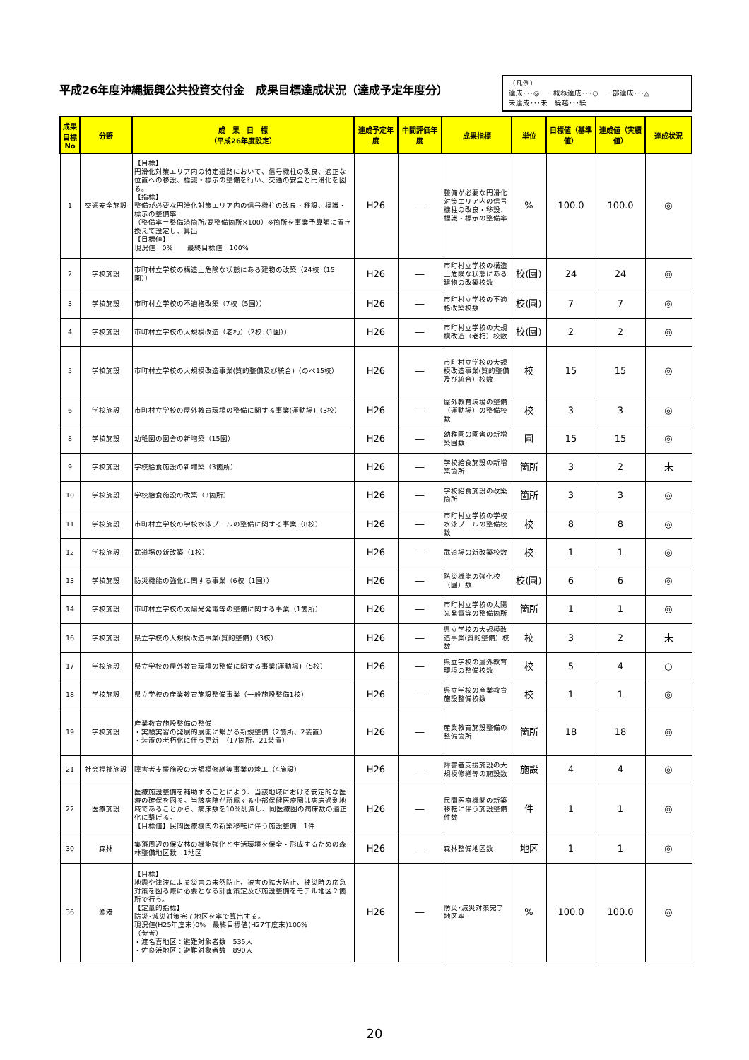平成26年度沖縄振興公共投資交付金　成果目標達成状況（達成予定年度分）
（凡例）
達成･･･◎　　概ね達成･･･○　一部達成･･･△
未達成･･･未　繰越･･･繰
| 成果目標No | 分野 | 成 果 目 標 （平成26年度設定） | 達成予定年度 | 中間評価年度 | 成果指標 | 単位 | 目標値（基準値） | 達成値（実績値） | 達成状況 |
| --- | --- | --- | --- | --- | --- | --- | --- | --- | --- |
| 1 | 交通安全施設 | 【目標】 円滑化対策エリア内の特定道路において、信号機柱の改良、適正な位置への移設、標識・標示の整備を行い、交通の安全と円滑化を図る。 【指標】 整備が必要な円滑化対策エリア内の信号機柱の改良・移設、標識・標示の整備率 （整備率＝整備済箇所/要整備箇所×100）※箇所を事業予算額に置き換えて設定し、算出 【目標値】 現況値 0% 最終目標値 100% | H26 | ― | 整備が必要な円滑化対策エリア内の信号機柱の改良・移設、標識・標示の整備率 | % | 100.0 | 100.0 | ◎ |
| 2 | 学校施設 | 市町村立学校の構造上危険な状態にある建物の改築（24校（15園）） | H26 | ― | 市町村立学校の構造上危険な状態にある建物の改築校数 | 校(園) | 24 | 24 | ◎ |
| 3 | 学校施設 | 市町村立学校の不適格改築（7校（5園）） | H26 | ― | 市町村立学校の不適格改築校数 | 校(園) | 7 | 7 | ◎ |
| 4 | 学校施設 | 市町村立学校の大規模改造（老朽）（2校（1園）） | H26 | ― | 市町村立学校の大規模改造（老朽）校数 | 校(園) | 2 | 2 | ◎ |
| 5 | 学校施設 | 市町村立学校の大規模改造事業(質的整備及び統合)（のべ15校） | H26 | ― | 市町村立学校の大規模改造事業(質的整備及び統合）校数 | 校 | 15 | 15 | ◎ |
| 6 | 学校施設 | 市町村立学校の屋外教育環境の整備に関する事業(運動場)（3校） | H26 | ― | 屋外教育環境の整備（運動場）の整備校数 | 校 | 3 | 3 | ◎ |
| 8 | 学校施設 | 幼稚園の園舎の新増築（15園） | H26 | ― | 幼稚園の園舎の新増築園数 | 園 | 15 | 15 | ◎ |
| 9 | 学校施設 | 学校給食施設の新増築（3箇所） | H26 | ― | 学校給食施設の新増築箇所 | 箇所 | 3 | 2 | 未 |
| 10 | 学校施設 | 学校給食施設の改築（3箇所） | H26 | ― | 学校給食施設の改築箇所 | 箇所 | 3 | 3 | ◎ |
| 11 | 学校施設 | 市町村立学校の学校水泳プールの整備に関する事業（8校） | H26 | ― | 市町村立学校の学校水泳プールの整備校数 | 校 | 8 | 8 | ◎ |
| 12 | 学校施設 | 武道場の新改築（1校） | H26 | ― | 武道場の新改築校数 | 校 | 1 | 1 | ◎ |
| 13 | 学校施設 | 防災機能の強化に関する事業（6校（1園）） | H26 | ― | 防災機能の強化校（園）数 | 校(園) | 6 | 6 | ◎ |
| 14 | 学校施設 | 市町村立学校の太陽光発電等の整備に関する事業（1箇所） | H26 | ― | 市町村立学校の太陽光発電等の整備箇所 | 箇所 | 1 | 1 | ◎ |
| 16 | 学校施設 | 県立学校の大規模改造事業(質的整備)（3校） | H26 | ― | 県立学校の大規模改造事業(質的整備）校数 | 校 | 3 | 2 | 未 |
| 17 | 学校施設 | 県立学校の屋外教育環境の整備に関する事業(運動場)（5校） | H26 | ― | 県立学校の屋外教育環境の整備校数 | 校 | 5 | 4 | ○ |
| 18 | 学校施設 | 県立学校の産業教育施設整備事業（一般施設整備1校） | H26 | ― | 県立学校の産業教育施設整備校数 | 校 | 1 | 1 | ◎ |
| 19 | 学校施設 | 産業教育施設整備の整備 ・実験実習の発展的展開に繋がる新規整備（2箇所、2装置） ・装置の老朽化に伴う更新 （17箇所、21装置） | H26 | ― | 産業教育施設整備の整備箇所 | 箇所 | 18 | 18 | ◎ |
| 21 | 社会福祉施設 | 障害者支援施設の大規模修繕等事業の竣工（4施設） | H26 | ― | 障害者支援施設の大規模修繕等の施設数 | 施設 | 4 | 4 | ◎ |
| 22 | 医療施設 | 医療施設整備を補助することにより、当該地域における安定的な医療の確保を図る。当該病院が所属する中部保健医療圏は病床過剰地域であることから、病床数を10%削減し、同医療圏の病床数の適正化に繋げる。 【目標値】民間医療機関の新築移転に伴う施設整備 1件 | H26 | ― | 民間医療機関の新築移転に伴う施設整備件数 | 件 | 1 | 1 | ◎ |
| 30 | 森林 | 集落周辺の保安林の機能強化と生活環境を保全・形成するための森林整備地区数 1地区 | H26 | ― | 森林整備地区数 | 地区 | 1 | 1 | ◎ |
| 36 | 漁港 | 【目標】 地震や津波による災害の未然防止、被害の拡大防止、被災時の応急対策を図る際に必要となる計画策定及び施設整備をモデル地区２箇所で行う。 【定量的指標】 防災･減災対策完了地区を率で算出する。 現況値(H25年度末)0% 最終目標値(H27年度末)100% （参考） ・渡名喜地区：避難対象者数 535人 ・佐良浜地区：避難対象者数 890人 | H26 | ― | 防災･減災対策完了地区率 | % | 100.0 | 100.0 | ◎ |
20